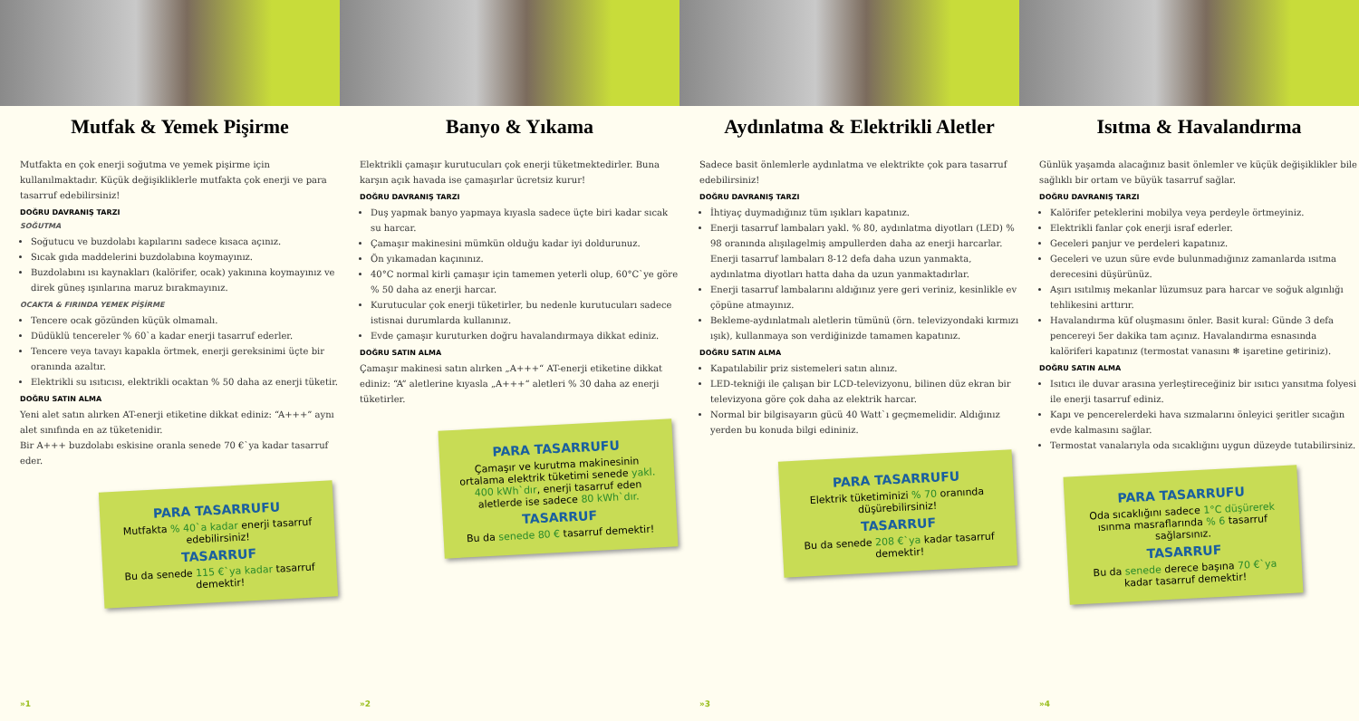Mutfak & Yemek Pişirme
Mutfakta en çok enerji soğutma ve yemek pişirme için kullanılmaktadır. Küçük değişikliklerle mutfakta çok enerji ve para tasarruf edebilirsiniz!
DOĞRU DAVRANIŞ TARZI
SOĞUTMA
Soğutucu ve buzdolabı kapılarını sadece kısaca açınız.
Sıcak gıda maddelerini buzdolabına koymayınız.
Buzdolabını ısı kaynakları (kalörifer, ocak) yakınına koymayınız ve direk güneş ışınlarına maruz bırakmayınız.
OCAKTA & FIRINDA YEMEK PİŞİRME
Tencere ocak gözünden küçük olmamalı.
Düdüklü tencereler % 60`a kadar enerji tasarruf ederler.
Tencere veya tavayı kapakla örtmek, enerji gereksinimi üçte bir oranında azaltır.
Elektrikli su ısıtıcısı, elektrikli ocaktan % 50 daha az enerji tüketir.
DOĞRU SATIN ALMA
Yeni alet satın alırken AT-enerji etiketine dikkat ediniz: “A+++” aynı alet sınıfında en az tüketenidir.
Bir A+++ buzdolabı eskisine oranla senede 70 €`ya kadar tasarruf eder.
PARA TASARRUFU
Mutfakta % 40`a kadar enerji tasarruf edebilirsiniz!
TASARRUF
Bu da senede 115 €`ya kadar tasarruf demektir!
»1
Banyo & Yıkama
Elektrikli çamaşır kurutucuları çok enerji tüketmektedirler. Buna karşın açık havada ise çamaşırlar ücretsiz kurur!
DOĞRU DAVRANIŞ TARZI
Duş yapmak banyo yapmaya kıyasla sadece üçte biri kadar sıcak su harcar.
Çamaşır makinesini mümkün olduğu kadar iyi doldurunuz.
Ön yıkamadan kaçınınız.
40°C normal kirli çamaşır için tamemen yeterli olup, 60°C`ye göre % 50 daha az enerji harcar.
Kurutucular çok enerji tüketirler, bu nedenle kurutucuları sadece istisnai durumlarda kullanınız.
Evde çamaşır kuruturken doğru havalandırmaya dikkat ediniz.
DOĞRU SATIN ALMA
Çamaşır makinesi satın alırken „A+++“ AT-enerji etiketine dikkat ediniz: “A” aletlerine kıyasla „A+++“ aletleri % 30 daha az enerji tüketirler.
PARA TASARRUFU
Çamaşır ve kurutma makinesinin ortalama elektrik tüketimi senede yakl. 400 kWh`dır, enerji tasarruf eden aletlerde ise sadece 80 kWh`dır.
TASARRUF
Bu da senede 80 € tasarruf demektir!
»2
Aydınlatma & Elektrikli Aletler
Sadece basit önlemlerle aydınlatma ve elektrikte çok para tasarruf edebilirsiniz!
DOĞRU DAVRANIŞ TARZI
İhtiyaç duymadığınız tüm ışıkları kapatınız.
Enerji tasarruf lambaları yakl. % 80, aydınlatma diyotları (LED) % 98 oranında alışılagelmiş ampullerden daha az enerji harcarlar. Enerji tasarruf lambaları 8-12 defa daha uzun yanmakta, aydınlatma diyotları hatta daha da uzun yanmaktadırlar.
Enerji tasarruf lambalarını aldığınız yere geri veriniz, kesinlikle ev çöpüne atmayınız.
Bekleme-aydınlatmalı aletlerin tümünü (örn. televizyondaki kırmızı ışık), kullanmaya son verdiğinizde tamamen kapatınız.
DOĞRU SATIN ALMA
Kapatılabilir priz sistemeleri satın alınız.
LED-tekniği ile çalışan bir LCD-televizyonu, bilinen düz ekran bir televizyona göre çok daha az elektrik harcar.
Normal bir bilgisayarın gücü 40 Watt`ı geçmemelidir. Aldığınız yerden bu konuda bilgi edininiz.
PARA TASARRUFU
Elektrik tüketiminizi % 70 oranında düşürebilirsiniz!
TASARRUF
Bu da senede 208 €`ya kadar tasarruf demektir!
»3
Isıtma & Havalandırma
Günlük yaşamda alacağınız basit önlemler ve küçük değişiklikler bile sağlıklı bir ortam ve büyük tasarruf sağlar.
DOĞRU DAVRANIŞ TARZI
Kalörifer peteklerini mobilya veya perdeyle örtmeyiniz.
Elektrikli fanlar çok enerji israf ederler.
Geceleri panjur ve perdeleri kapatınız.
Geceleri ve uzun süre evde bulunmadığınız zamanlarda ısıtma derecesini düşürünüz.
Aşırı ısıtılmış mekanlar lüzumsuz para harcar ve soğuk algınlığı tehlikesini arttırır.
Havalandırma küf oluşmasını önler. Basit kural: Günde 3 defa pencereyi 5er dakika tam açınız. Havalandırma esnasında kalöriferi kapatınız (termostat vanasını ❄ işaretine getiriniz).
DOĞRU SATIN ALMA
Isıtıcı ile duvar arasına yerleştireceğiniz bir ısıtıcı yansıtma folyesi ile enerji tasarruf ediniz.
Kapı ve pencerelerdeki hava sızmalarını önleyici şeritler sıcağın evde kalmasını sağlar.
Termostat vanalarıyla oda sıcaklığını uygun düzeyde tutabilirsiniz.
PARA TASARRUFU
Oda sıcaklığını sadece 1°C düşürerek ısınma masraflarında % 6 tasarruf sağlarsınız.
TASARRUF
Bu da senede derece başına 70 €`ya kadar tasarruf demektir!
»4